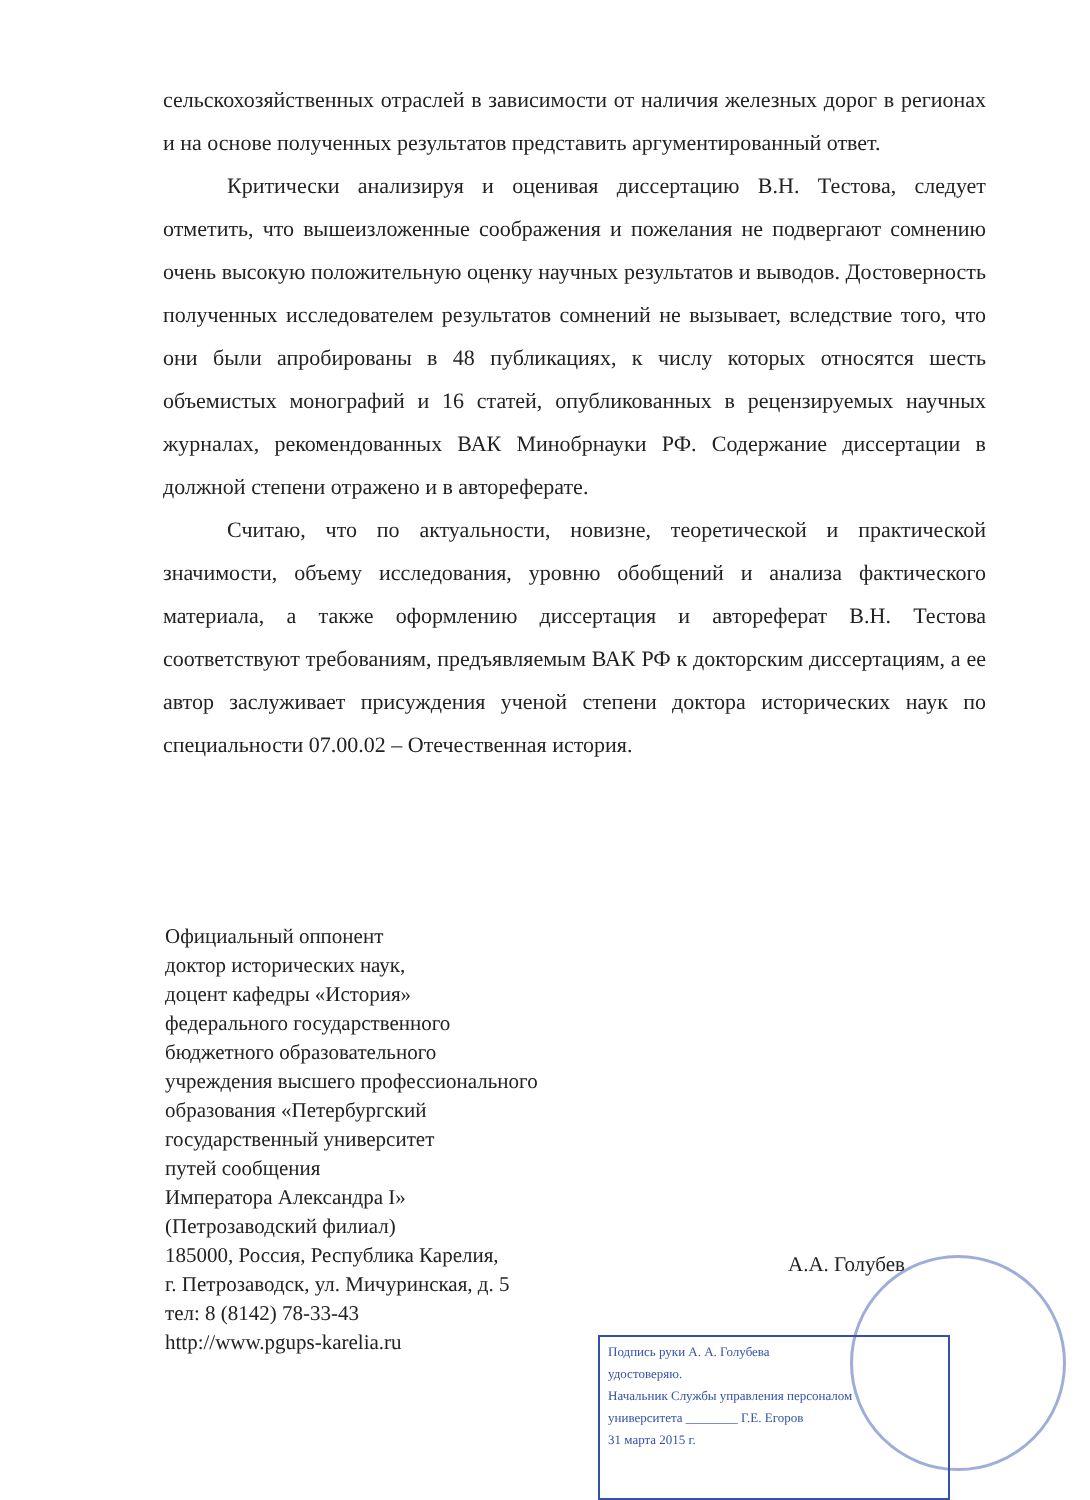сельскохозяйственных отраслей в зависимости от наличия железных дорог в регионах и на основе полученных результатов представить аргументированный ответ.
Критически анализируя и оценивая диссертацию В.Н. Тестова, следует отметить, что вышеизложенные соображения и пожелания не подвергают сомнению очень высокую положительную оценку научных результатов и выводов. Достоверность полученных исследователем результатов сомнений не вызывает, вследствие того, что они были апробированы в 48 публикациях, к числу которых относятся шесть объемистых монографий и 16 статей, опубликованных в рецензируемых научных журналах, рекомендованных ВАК Минобрнауки РФ. Содержание диссертации в должной степени отражено и в автореферате.
Считаю, что по актуальности, новизне, теоретической и практической значимости, объему исследования, уровню обобщений и анализа фактического материала, а также оформлению диссертация и автореферат В.Н. Тестова соответствуют требованиям, предъявляемым ВАК РФ к докторским диссертациям, а ее автор заслуживает присуждения ученой степени доктора исторических наук по специальности 07.00.02 – Отечественная история.
Официальный оппонент
доктор исторических наук,
доцент кафедры «История»
федерального государственного
бюджетного образовательного
учреждения высшего профессионального
образования «Петербургский
государственный университет
путей сообщения
Императора Александра I»
(Петрозаводский филиал)
185000, Россия, Республика Карелия,
г. Петрозаводск, ул. Мичуринская, д. 5
тел: 8 (8142) 78-33-43
http://www.pgups-karelia.ru
А.А. Голубев
Подпись руки А. А. Голубева
удостоверяю.
Начальник Службы управления персоналом
университета ________ Г.Е. Егоров
31 марта 2015 г.